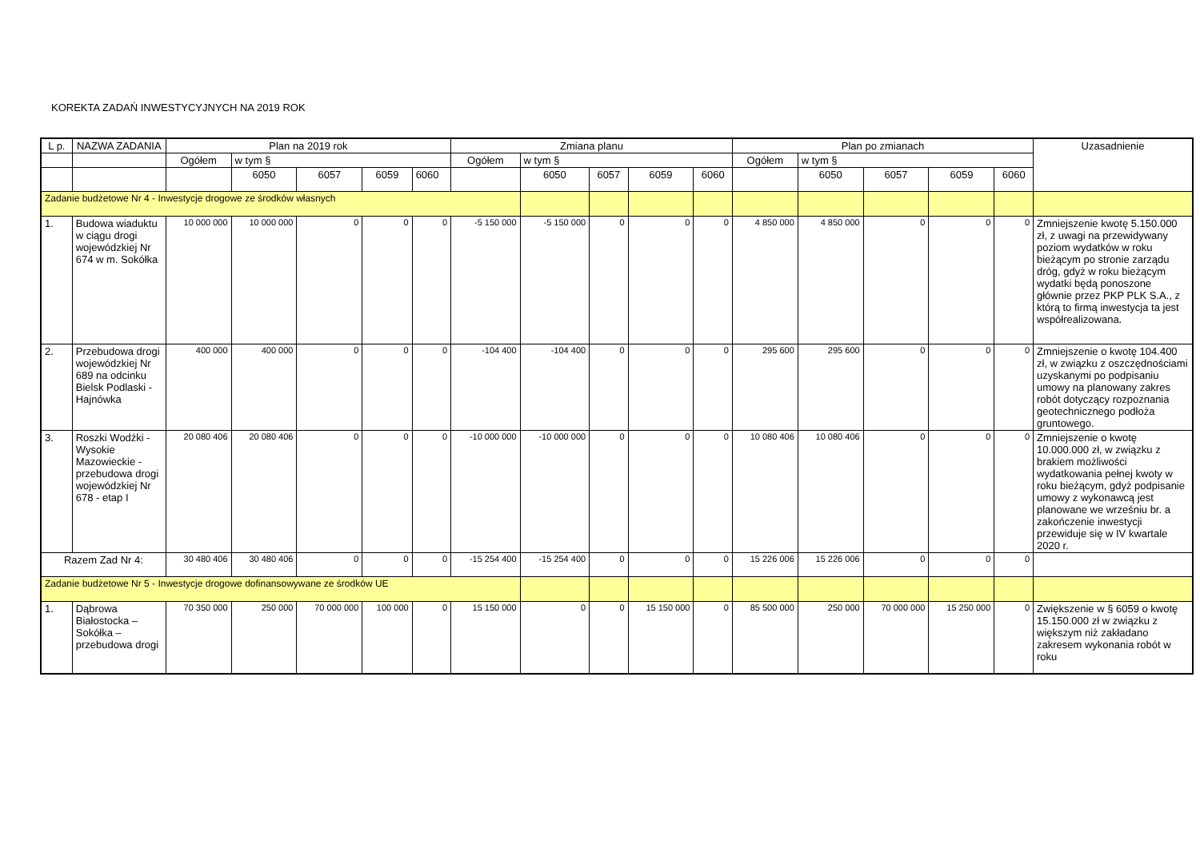KOREKTA ZADAŃ INWESTYCYJNYCH NA 2019 ROK
| L p. | NAZWA ZADANIA | Plan na 2019 rok | | | | | Zmiana planu | | | | | Plan po zmianach | | | | | Uzasadnienie |
| --- | --- | --- | --- | --- | --- | --- | --- | --- | --- | --- | --- | --- | --- | --- | --- | --- | --- |
| | | Ogółem | w tym § | | | | Ogółem | w tym § | | | | Ogółem | w tym § | | | | |
| | | | 6050 | 6057 | 6059 | 6060 | | 6050 | 6057 | 6059 | 6060 | | 6050 | 6057 | 6059 | 6060 | |
| Zadanie budżetowe Nr 4 - Inwestycje drogowe ze środków własnych | | | | | | | | | | | | | | | | | |
| 1. | Budowa wiaduktu w ciągu drogi wojewódzkiej Nr 674 w m. Sokółka | 10 000 000 | 10 000 000 | 0 | 0 | 0 | -5 150 000 | -5 150 000 | 0 | 0 | 0 | 4 850 000 | 4 850 000 | 0 | 0 | 0 | Zmniejszenie kwotę 5.150.000 zł, z uwagi na przewidywany poziom wydatków w roku bieżącym po stronie zarządu dróg, gdyż w roku bieżącym wydatki będą ponoszone głównie przez PKP PLK S.A., z którą to firmą inwestycja ta jest współrealizowana. |
| 2. | Przebudowa drogi wojewódzkiej Nr 689 na odcinku Bielsk Podlaski - Hajnówka | 400 000 | 400 000 | 0 | 0 | 0 | -104 400 | -104 400 | 0 | 0 | 0 | 295 600 | 295 600 | 0 | 0 | 0 | Zmniejszenie o kwotę 104.400 zł, w związku z oszczędnościami uzyskanymi po podpisaniu umowy na planowany zakres robót dotyczący rozpoznania geotechnicznego podłoża gruntowego. |
| 3. | Roszki Wodźki - Wysokie Mazowieckie - przebudowa drogi wojewódzkiej Nr 678 - etap I | 20 080 406 | 20 080 406 | 0 | 0 | 0 | -10 000 000 | -10 000 000 | 0 | 0 | 0 | 10 080 406 | 10 080 406 | 0 | 0 | 0 | Zmniejszenie o kwotę 10.000.000 zł, w związku z brakiem możliwości wydatkowania pełnej kwoty w roku bieżącym, gdyż podpisanie umowy z wykonawcą jest planowane we wrześniu br. a zakończenie inwestycji przewiduje się w IV kwartale 2020 r. |
| Razem Zad Nr 4: | | 30 480 406 | 30 480 406 | 0 | 0 | 0 | -15 254 400 | -15 254 400 | 0 | 0 | 0 | 15 226 006 | 15 226 006 | 0 | 0 | 0 | |
| Zadanie budżetowe Nr 5 - Inwestycje drogowe dofinansowywane ze środków UE | | | | | | | | | | | | | | | | | |
| 1. | Dąbrowa Białostocka – Sokółka – przebudowa drogi | 70 350 000 | 250 000 | 70 000 000 | 100 000 | 0 | 15 150 000 | 0 | 0 | 15 150 000 | 0 | 85 500 000 | 250 000 | 70 000 000 | 15 250 000 | 0 | Zwiększenie w § 6059 o kwotę 15.150.000 zł w związku z większym niż zakładano zakresem wykonania robót w roku |